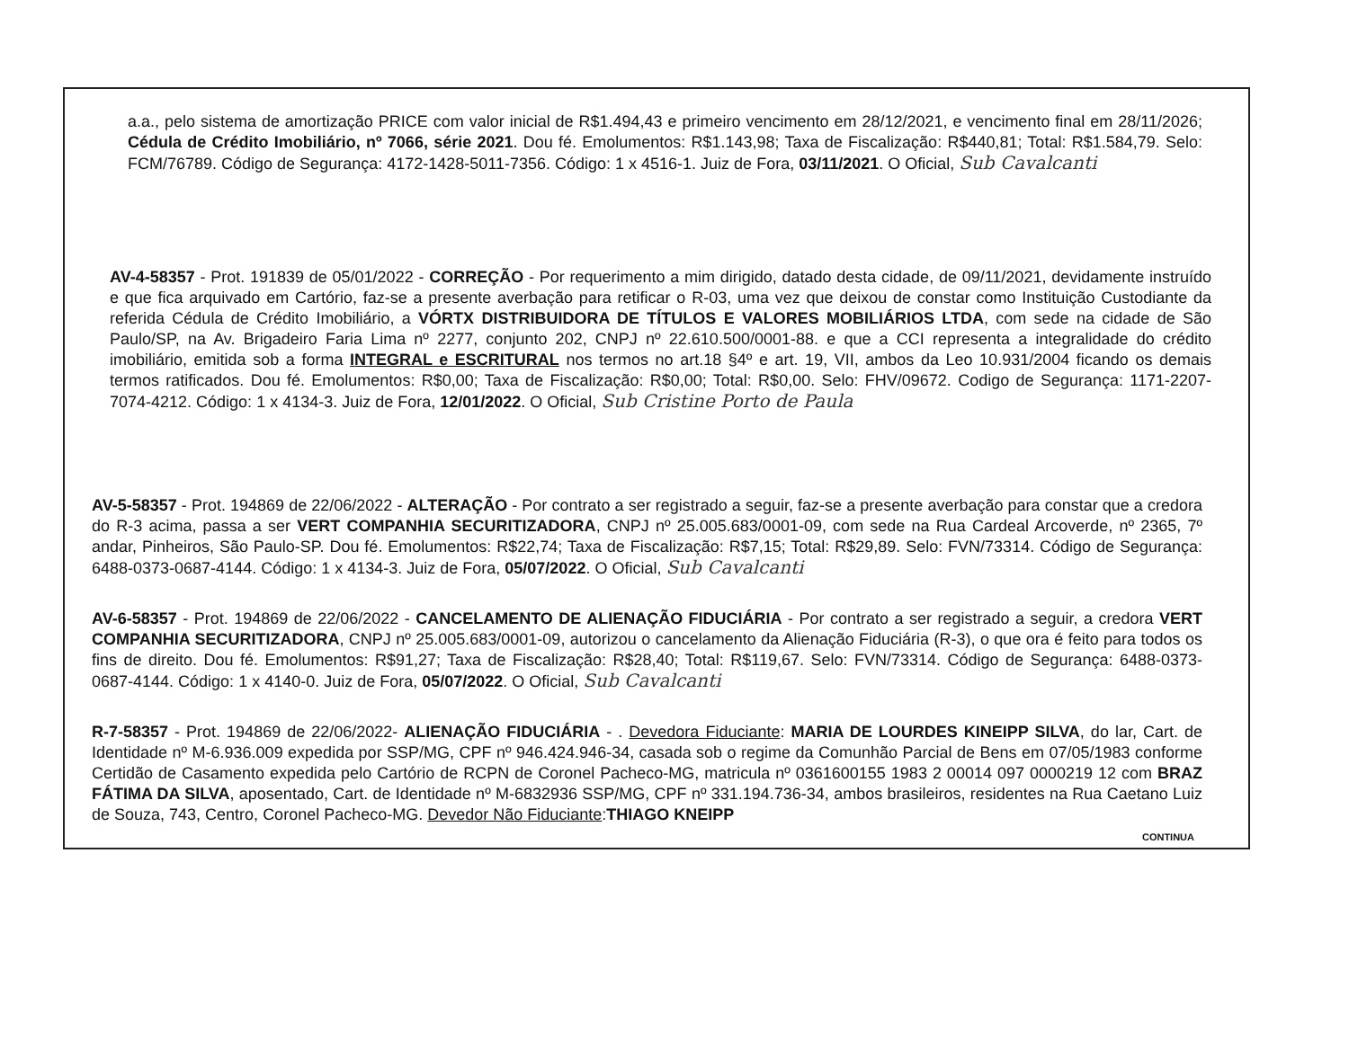a.a., pelo sistema de amortização PRICE com valor inicial de R$1.494,43 e primeiro vencimento em 28/12/2021, e vencimento final em 28/11/2026; Cédula de Crédito Imobiliário, nº 7066, série 2021. Dou fé. Emolumentos: R$1.143,98; Taxa de Fiscalização: R$440,81; Total: R$1.584,79. Selo: FCM/76789. Código de Segurança: 4172-1428-5011-7356. Código: 1 x 4516-1. Juiz de Fora, 03/11/2021. O Oficial, Sub Cavalcanti
AV-4-58357 - Prot. 191839 de 05/01/2022 - CORREÇÃO - Por requerimento a mim dirigido, datado desta cidade, de 09/11/2021, devidamente instruído e que fica arquivado em Cartório, faz-se a presente averbação para retificar o R-03, uma vez que deixou de constar como Instituição Custodiante da referida Cédula de Crédito Imobiliário, a VÓRTX DISTRIBUIDORA DE TÍTULOS E VALORES MOBILIÁRIOS LTDA, com sede na cidade de São Paulo/SP, na Av. Brigadeiro Faria Lima nº 2277, conjunto 202, CNPJ nº 22.610.500/0001-88. e que a CCI representa a integralidade do crédito imobiliário, emitida sob a forma INTEGRAL e ESCRITURAL nos termos no art.18 §4º e art. 19, VII, ambos da Leo 10.931/2004 ficando os demais termos ratificados. Dou fé. Emolumentos: R$0,00; Taxa de Fiscalização: R$0,00; Total: R$0,00. Selo: FHV/09672. Codigo de Segurança: 1171-2207-7074-4212. Código: 1 x 4134-3. Juiz de Fora, 12/01/2022. O Oficial, Sub Cristine Porto de Paula
AV-5-58357 - Prot. 194869 de 22/06/2022 - ALTERAÇÃO - Por contrato a ser registrado a seguir, faz-se a presente averbação para constar que a credora do R-3 acima, passa a ser VERT COMPANHIA SECURITIZADORA, CNPJ nº 25.005.683/0001-09, com sede na Rua Cardeal Arcoverde, nº 2365, 7º andar, Pinheiros, São Paulo-SP. Dou fé. Emolumentos: R$22,74; Taxa de Fiscalização: R$7,15; Total: R$29,89. Selo: FVN/73314. Código de Segurança: 6488-0373-0687-4144. Código: 1 x 4134-3. Juiz de Fora, 05/07/2022. O Oficial, Sub Cavalcanti
AV-6-58357 - Prot. 194869 de 22/06/2022 - CANCELAMENTO DE ALIENAÇÃO FIDUCIÁRIA - Por contrato a ser registrado a seguir, a credora VERT COMPANHIA SECURITIZADORA, CNPJ nº 25.005.683/0001-09, autorizou o cancelamento da Alienação Fiduciária (R-3), o que ora é feito para todos os fins de direito. Dou fé. Emolumentos: R$91,27; Taxa de Fiscalização: R$28,40; Total: R$119,67. Selo: FVN/73314. Código de Segurança: 6488-0373-0687-4144. Código: 1 x 4140-0. Juiz de Fora, 05/07/2022. O Oficial, Sub Cavalcanti
R-7-58357 - Prot. 194869 de 22/06/2022- ALIENAÇÃO FIDUCIÁRIA - . Devedora Fiduciante: MARIA DE LOURDES KINEIPP SILVA, do lar, Cart. de Identidade nº M-6.936.009 expedida por SSP/MG, CPF nº 946.424.946-34, casada sob o regime da Comunhão Parcial de Bens em 07/05/1983 conforme Certidão de Casamento expedida pelo Cartório de RCPN de Coronel Pacheco-MG, matricula nº 0361600155 1983 2 00014 097 0000219 12 com BRAZ FÁTIMA DA SILVA, aposentado, Cart. de Identidade nº M-6832936 SSP/MG, CPF nº 331.194.736-34, ambos brasileiros, residentes na Rua Caetano Luiz de Souza, 743, Centro, Coronel Pacheco-MG. Devedor Não Fiduciante:THIAGO KNEIPP
CONTINUA